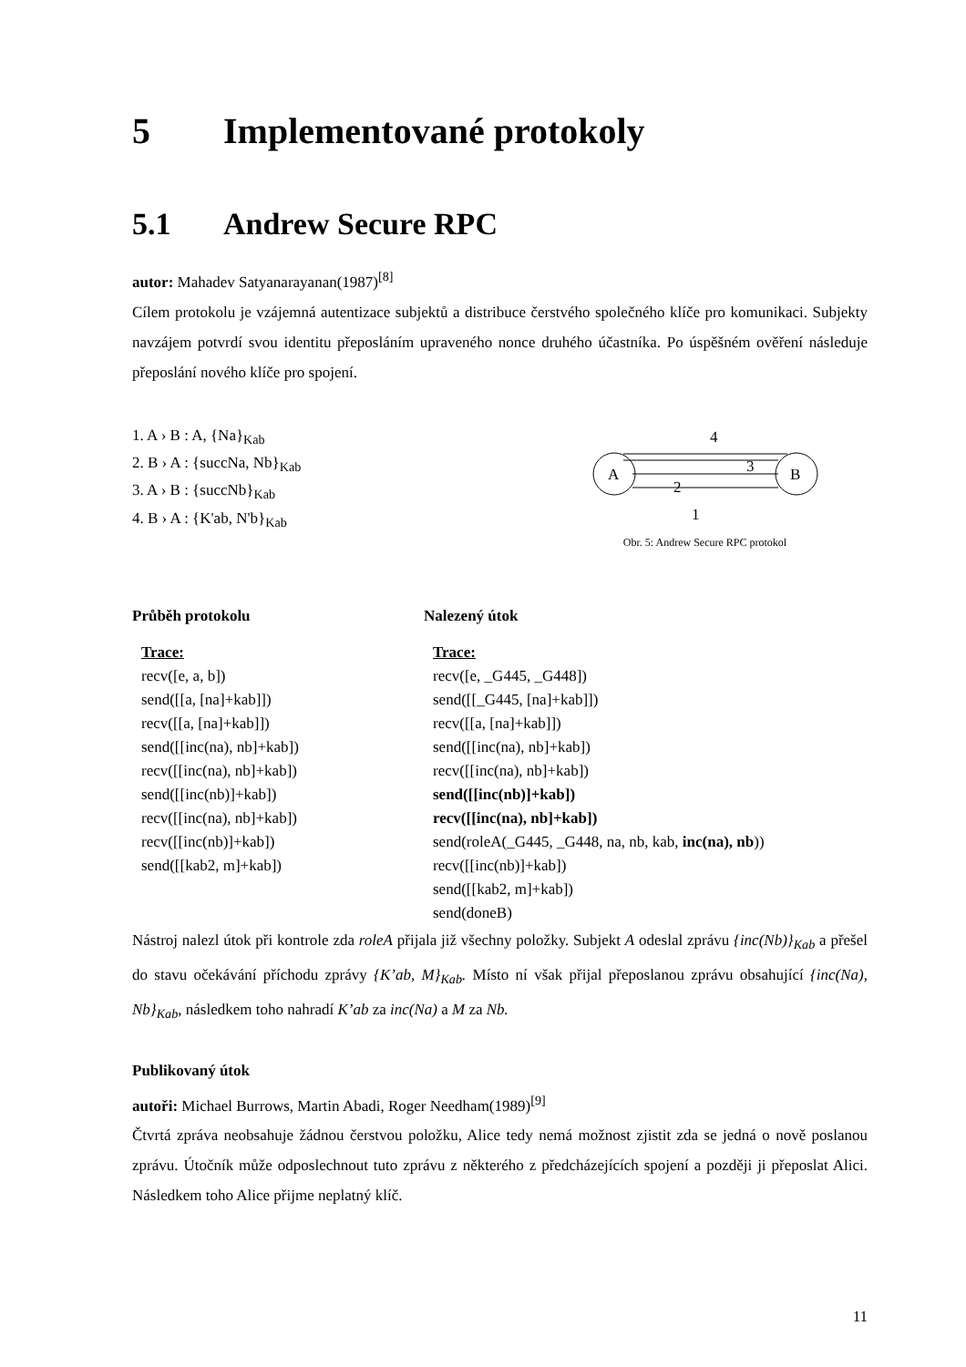5 Implementované protokoly
5.1 Andrew Secure RPC
autor: Mahadev Satyanarayanan(1987)<sup>[8]</sup>
Cílem protokolu je vzájemná autentizace subjektů a distribuce čerstvého společného klíče pro komunikaci. Subjekty navzájem potvrdí svou identitu přeposláním upraveného nonce druhého účastníka. Po úspěšném ověření následuje přeposlání nového klíče pro spojení.
1. A › B : A, {Na}<sub>Kab</sub>
2. B › A : {succNa, Nb}<sub>Kab</sub>
3. A › B : {succNb}<sub>Kab</sub>
4. B › A : {K'ab, N'b}<sub>Kab</sub>
A
B
4
3
2
1
Obr. 5: Andrew Secure RPC protokol
Průběh protokolu
Trace:
recv([e, a, b])
send([[a, [na]+kab]])
recv([[a, [na]+kab]])
send([[inc(na), nb]+kab])
recv([[inc(na), nb]+kab])
send([[inc(nb)]+kab])
recv([[inc(na), nb]+kab])
recv([[inc(nb)]+kab])
send([[kab2, m]+kab])
Nalezený útok
Trace:
recv([e, _G445, _G448])
send([[_G445, [na]+kab]])
recv([[a, [na]+kab]])
send([[inc(na), nb]+kab])
recv([[inc(na), nb]+kab])
send([[inc(nb)]+kab])
recv([[inc(na), nb]+kab])
send(roleA(_G445, _G448, na, nb, kab, inc(na), nb))
recv([[inc(nb)]+kab])
send([[kab2, m]+kab])
send(doneB)
Nástroj nalezl útok při kontrole zda roleA přijala již všechny položky. Subjekt A odeslal zprávu {inc(Nb)}<sub>Kab</sub> a přešel do stavu očekávání příchodu zprávy {K’ab, M}<sub>Kab</sub>. Místo ní však přijal přeposlanou zprávu obsahující {inc(Na), Nb}<sub>Kab</sub>, následkem toho nahradí K’ab za inc(Na) a M za Nb.
Publikovaný útok
autoři: Michael Burrows, Martin Abadi, Roger Needham(1989)<sup>[9]</sup>
Čtvrtá zpráva neobsahuje žádnou čerstvou položku, Alice tedy nemá možnost zjistit zda se jedná o nově poslanou zprávu. Útočník může odposlechnout tuto zprávu z některého z předcházejících spojení a později ji přeposlat Alici. Následkem toho Alice přijme neplatný klíč.
11